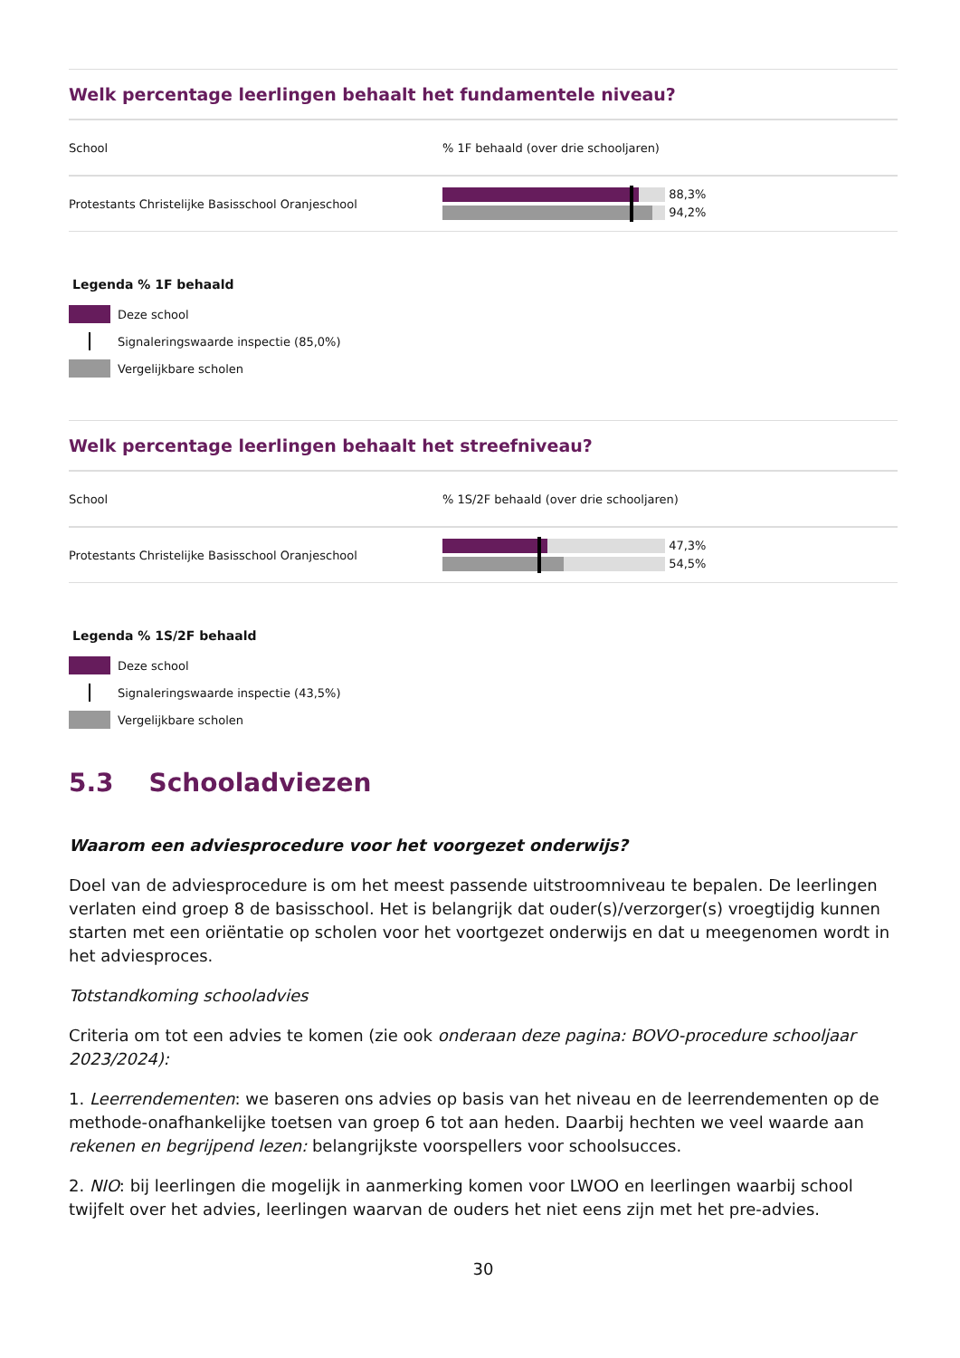Welk percentage leerlingen behaalt het fundamentele niveau?
| School | % 1F behaald (over drie schooljaren) |
| --- | --- |
| Protestants Christelijke Basisschool Oranjeschool | 88,3% 94,2% |
Legenda % 1F behaald
Deze school
Signaleringswaarde inspectie (85,0%)
Vergelijkbare scholen
Welk percentage leerlingen behaalt het streefniveau?
| School | % 1S/2F behaald (over drie schooljaren) |
| --- | --- |
| Protestants Christelijke Basisschool Oranjeschool | 47,3% 54,5% |
Legenda % 1S/2F behaald
Deze school
Signaleringswaarde inspectie (43,5%)
Vergelijkbare scholen
5.3 Schooladviezen
Waarom een adviesprocedure voor het voorgezet onderwijs?
Doel van de adviesprocedure is om het meest passende uitstroomniveau te bepalen. De leerlingen verlaten eind groep 8 de basisschool. Het is belangrijk dat ouder(s)/verzorger(s) vroegtijdig kunnen starten met een oriëntatie op scholen voor het voortgezet onderwijs en dat u meegenomen wordt in het adviesproces.
Totstandkoming schooladvies
Criteria om tot een advies te komen (zie ook onderaan deze pagina: BOVO-procedure schooljaar 2023/2024):
1. Leerrendementen: we baseren ons advies op basis van het niveau en de leerrendementen op de methode-onafhankelijke toetsen van groep 6 tot aan heden. Daarbij hechten we veel waarde aan rekenen en begrijpend lezen: belangrijkste voorspellers voor schoolsucces.
2. NIO: bij leerlingen die mogelijk in aanmerking komen voor LWOO en leerlingen waarbij school twijfelt over het advies, leerlingen waarvan de ouders het niet eens zijn met het pre-advies.
30